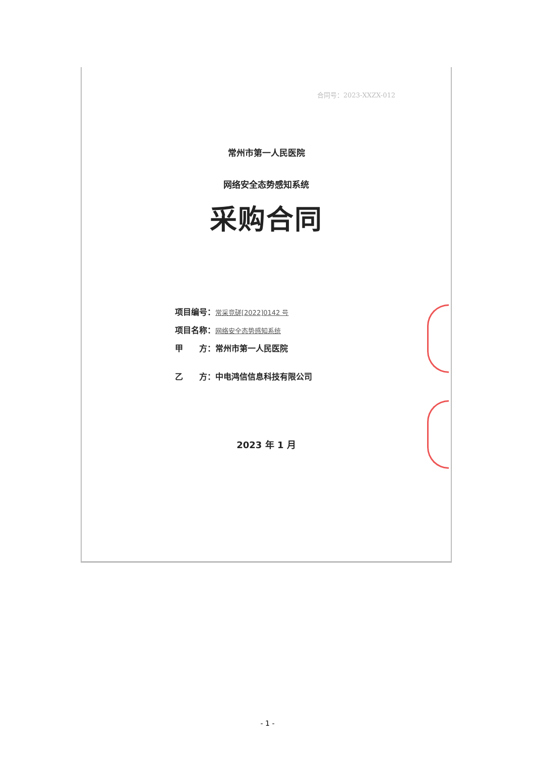合同号：2023-XXZX-012
常州市第一人民医院
网络安全态势感知系统
采购合同
项目编号：常采竞磋[2022]0142 号
项目名称：网络安全态势感知系统
甲　　方：常州市第一人民医院
乙　　方：中电鸿信信息科技有限公司
2023 年 1 月
- 1 -